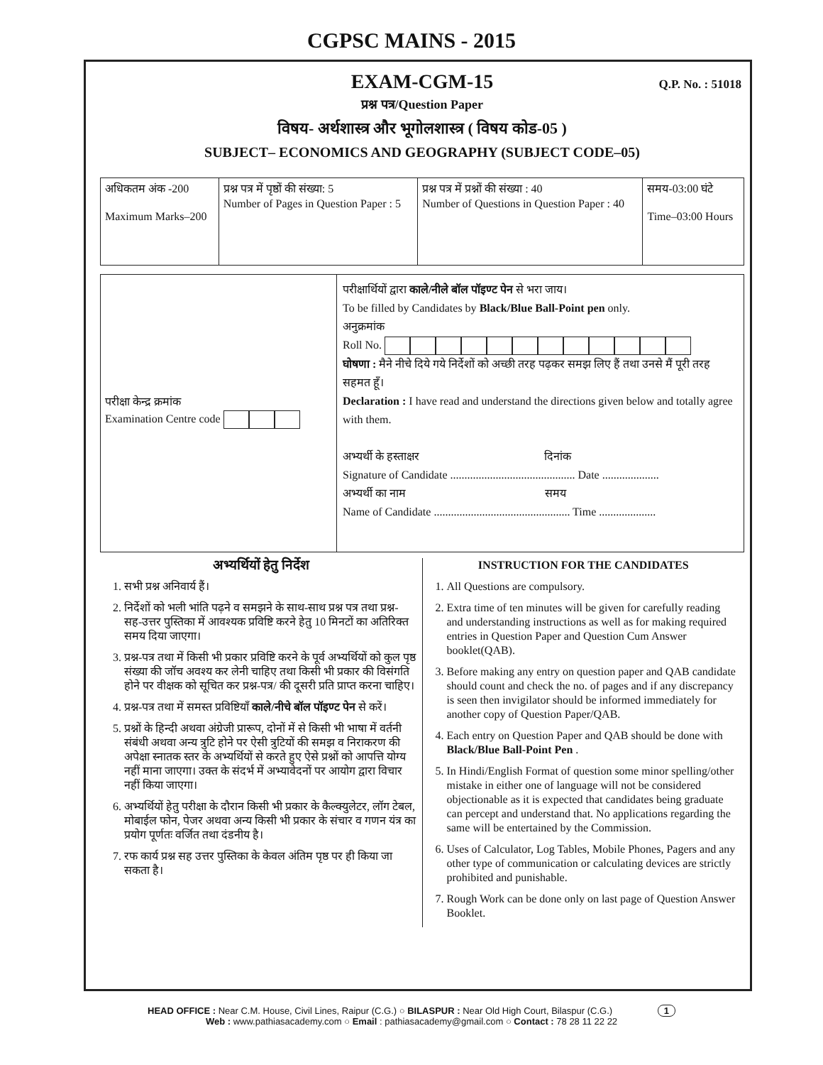CGPSC MAINS - 2015
EXAM-CGM-15
Q.P. No. : 51018
प्रश्न पत्र/Question Paper
विषय- अर्थशास्त्र और भूगोलशास्त्र ( विषय कोड-05 )
SUBJECT– ECONOMICS AND GEOGRAPHY (SUBJECT CODE–05)
| अधिकतम अंक -200 Maximum Marks–200 | प्रश्न पत्र में पृष्ठों की संख्या: 5 Number of Pages in Question Paper : 5 | प्रश्न पत्र में प्रश्नों की संख्या : 40 Number of Questions in Question Paper : 40 | समय-03:00 घंटे Time–03:00 Hours |
परीक्षा केन्द्र क्रमांक
Examination Centre code
परीक्षार्थियों द्वारा काले/नीले बॉल पॉइण्ट पेन से भरा जाय।
To be filled by Candidates by Black/Blue Ball-Point pen only.
अनुक्रमांक
Roll No.
घोषणा : मैने नीचे दिये गये निर्देशों को अच्छी तरह पढ़कर समझ लिए हैं तथा उनसे मैं पूरी तरह सहमत हूँ।
Declaration : I have read and understand the directions given below and totally agree with them.
अभ्यर्थी के हस्ताक्षर दिनांक
Signature of Candidate ............................................ Date ....................
अभ्यर्थी का नाम समय
Name of Candidate ................................................ Time ....................
अभ्यर्थियों हेतु निर्देश
1. सभी प्रश्न अनिवार्य हैं।
2. निर्देशों को भली भांति पढ़ने व समझने के साथ-साथ प्रश्न पत्र तथा प्रश्न-सह-उत्तर पुस्तिका में आवश्यक प्रविष्टि करने हेतु 10 मिनटों का अतिरिक्त समय दिया जाएगा।
3. प्रश्न-पत्र तथा में किसी भी प्रकार प्रविष्टि करने के पूर्व अभ्यर्थियों को कुल पृष्ठ संख्या की जॉच अवश्य कर लेनी चाहिए तथा किसी भी प्रकार की विसंगति होने पर वीक्षक को सूचित कर प्रश्न-पत्र/ की दूसरी प्रति प्राप्त करना चाहिए।
4. प्रश्न-पत्र तथा में समस्त प्रविष्टियॉं काले/नीचे बॉल पॉइण्ट पेन से करें।
5. प्रश्नों के हिन्दी अथवा अंग्रेजी प्रारूप, दोनों में से किसी भी भाषा में वर्तनी संबंधी अथवा अन्य त्रुटि होने पर ऐसी त्रुटियों की समझ व निराकरण की अपेक्षा स्नातक स्तर के अभ्यर्थियों से करते हुए ऐसे प्रश्नों को आपत्ति योग्य नहीं माना जाएगा। उक्त के संदर्भ में अभ्यावेदनों पर आयोग द्वारा विचार नहीं किया जाएगा।
6. अभ्यर्थियों हेतु परीक्षा के दौरान किसी भी प्रकार के कैल्क्युलेटर, लॉग टेबल, मोबाईल फोन, पेजर अथवा अन्य किसी भी प्रकार के संचार व गणन यंत्र का प्रयोग पूर्णतः वर्जित तथा दंडनीय है।
7. रफ कार्य प्रश्न सह उत्तर पुस्तिका के केवल अंतिम पृष्ठ पर ही किया जा सकता है।
INSTRUCTION FOR THE CANDIDATES
1. All Questions are compulsory.
2. Extra time of ten minutes will be given for carefully reading and understanding instructions as well as for making required entries in Question Paper and Question Cum Answer booklet(QAB).
3. Before making any entry on question paper and QAB candidate should count and check the no. of pages and if any discrepancy is seen then invigilator should be informed immediately for another copy of Question Paper/QAB.
4. Each entry on Question Paper and QAB should be done with Black/Blue Ball-Point Pen .
5. In Hindi/English Format of question some minor spelling/other mistake in either one of language will not be considered objectionable as it is expected that candidates being graduate can percept and understand that. No applications regarding the same will be entertained by the Commission.
6. Uses of Calculator, Log Tables, Mobile Phones, Pagers and any other type of communication or calculating devices are strictly prohibited and punishable.
7. Rough Work can be done only on last page of Question Answer Booklet.
HEAD OFFICE : Near C.M. House, Civil Lines, Raipur (C.G.) ○ BILASPUR : Near Old High Court, Bilaspur (C.G.) 1
Web : www.pathiasacademy.com ○ Email : pathiasacademy@gmail.com ○ Contact : 78 28 11 22 22